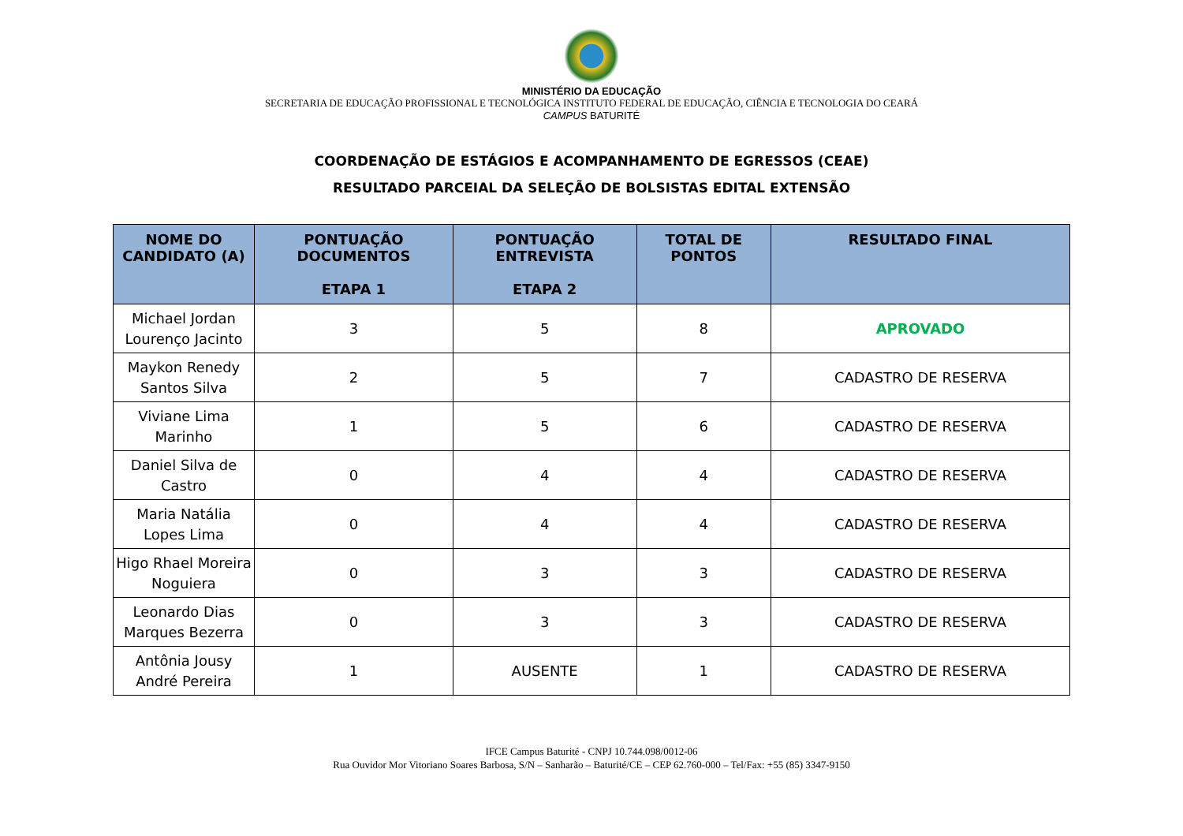MINISTÉRIO DA EDUCAÇÃO
SECRETARIA DE EDUCAÇÃO PROFISSIONAL E TECNOLÓGICA INSTITUTO FEDERAL DE EDUCAÇÃO, CIÊNCIA E TECNOLOGIA DO CEARÁ
CAMPUS BATURITÉ
COORDENAÇÃO DE ESTÁGIOS E ACOMPANHAMENTO DE EGRESSOS (CEAE)
RESULTADO PARCEIAL DA SELEÇÃO DE BOLSISTAS EDITAL EXTENSÃO
| NOME DO CANDIDATO (A) | PONTUAÇÃO DOCUMENTOS ETAPA 1 | PONTUAÇÃO ENTREVISTA ETAPA 2 | TOTAL DE PONTOS | RESULTADO FINAL |
| --- | --- | --- | --- | --- |
| Michael Jordan Lourenço Jacinto | 3 | 5 | 8 | APROVADO |
| Maykon Renedy Santos Silva | 2 | 5 | 7 | CADASTRO DE RESERVA |
| Viviane Lima Marinho | 1 | 5 | 6 | CADASTRO DE RESERVA |
| Daniel Silva de Castro | 0 | 4 | 4 | CADASTRO DE RESERVA |
| Maria Natália Lopes Lima | 0 | 4 | 4 | CADASTRO DE RESERVA |
| Higo Rhael Moreira Noguiera | 0 | 3 | 3 | CADASTRO DE RESERVA |
| Leonardo Dias Marques Bezerra | 0 | 3 | 3 | CADASTRO DE RESERVA |
| Antônia Jousy André Pereira | 1 | AUSENTE | 1 | CADASTRO DE RESERVA |
IFCE Campus Baturité - CNPJ 10.744.098/0012-06
Rua Ouvidor Mor Vitoriano Soares Barbosa, S/N – Sanharão – Baturité/CE – CEP 62.760-000 – Tel/Fax: +55 (85) 3347-9150